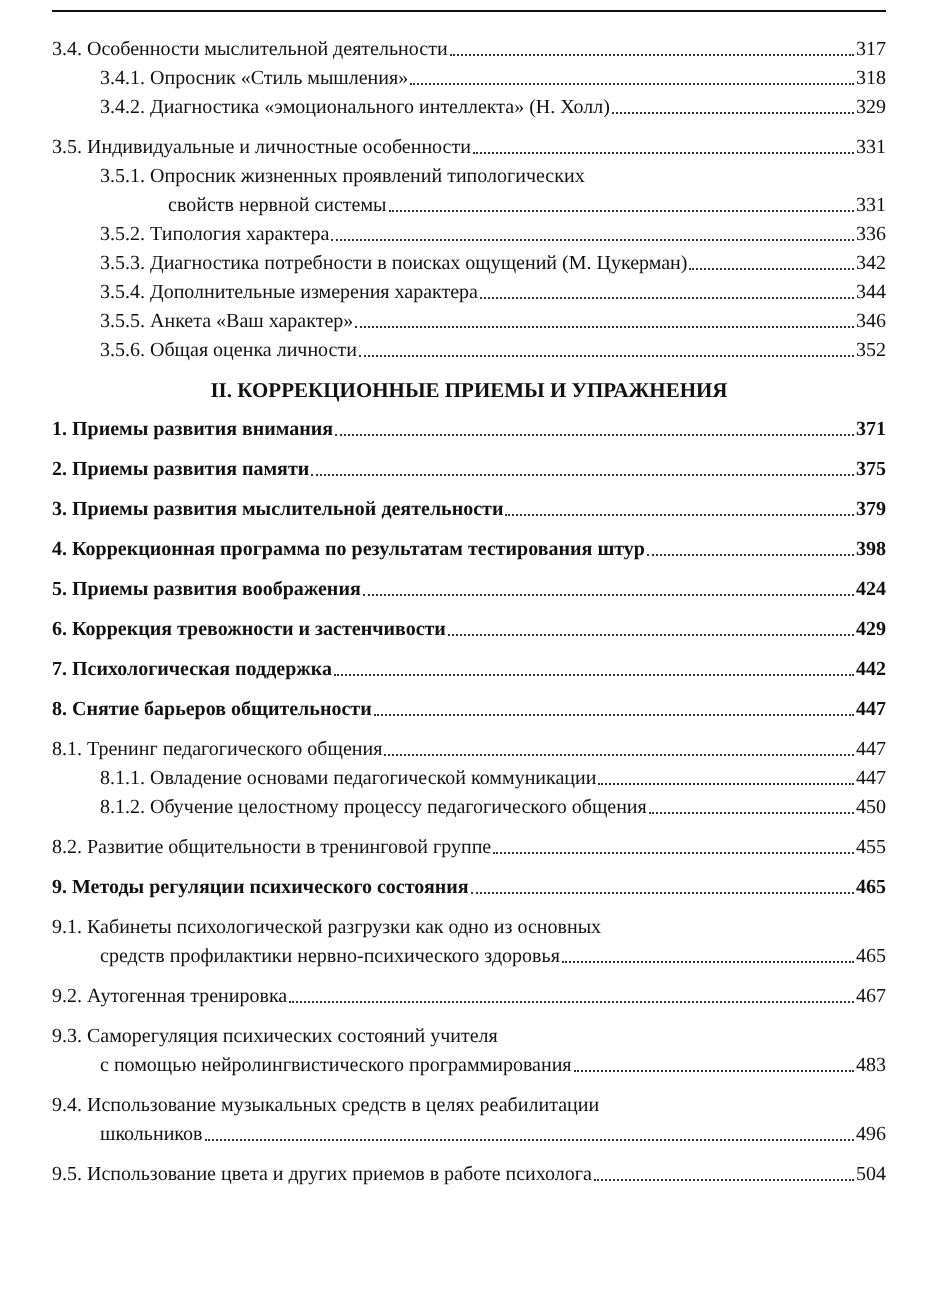3.4. Особенности мыслительной деятельности 317
3.4.1. Опросник «Стиль мышления» 318
3.4.2. Диагностика «эмоционального интеллекта» (Н. Холл) 329
3.5. Индивидуальные и личностные особенности 331
3.5.1. Опросник жизненных проявлений типологических
свойств нервной системы 331
3.5.2. Типология характера 336
3.5.3. Диагностика потребности в поисках ощущений (М. Цукерман) 342
3.5.4. Дополнительные измерения характера 344
3.5.5. Анкета «Ваш характер» 346
3.5.6. Общая оценка личности 352
II. КОРРЕКЦИОННЫЕ ПРИЕМЫ И УПРАЖНЕНИЯ
1. Приемы развития внимания 371
2. Приемы развития памяти 375
3. Приемы развития мыслительной деятельности 379
4. Коррекционная программа по результатам тестирования штур 398
5. Приемы развития воображения 424
6. Коррекция тревожности и застенчивости 429
7. Психологическая поддержка 442
8. Снятие барьеров общительности 447
8.1. Тренинг педагогического общения 447
8.1.1. Овладение основами педагогической коммуникации 447
8.1.2. Обучение целостному процессу педагогического общения 450
8.2. Развитие общительности в тренинговой группе 455
9. Методы регуляции психического состояния 465
9.1. Кабинеты психологической разгрузки как одно из основных
средств профилактики нервно-психического здоровья 465
9.2. Аутогенная тренировка 467
9.3. Саморегуляция психических состояний учителя
с помощью нейролингвистического программирования 483
9.4. Использование музыкальных средств в целях реабилитации
школьников 496
9.5. Использование цвета и других приемов в работе психолога 504